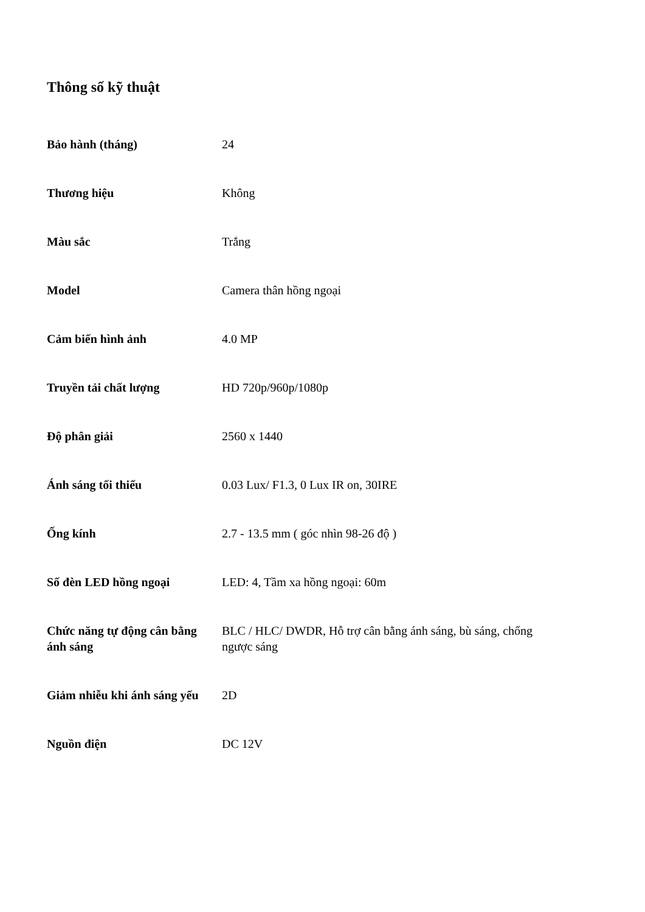Thông số kỹ thuật
| Bảo hành (tháng) | 24 |
| Thương hiệu | Không |
| Màu sắc | Trắng |
| Model | Camera thân hồng ngoại |
| Cảm biến hình ảnh | 4.0 MP |
| Truyền tải chất lượng | HD 720p/960p/1080p |
| Độ phân giải | 2560 x 1440 |
| Ánh sáng tối thiểu | 0.03 Lux/ F1.3, 0 Lux IR on, 30IRE |
| Ống kính | 2.7 - 13.5 mm ( góc nhìn 98-26 độ ) |
| Số đèn LED hồng ngoại | LED: 4, Tầm xa hồng ngoại: 60m |
| Chức năng tự động cân bằng ánh sáng | BLC / HLC/ DWDR, Hỗ trợ cân bằng ánh sáng, bù sáng, chống ngược sáng |
| Giảm nhiễu khi ánh sáng yếu | 2D |
| Nguồn điện | DC 12V |